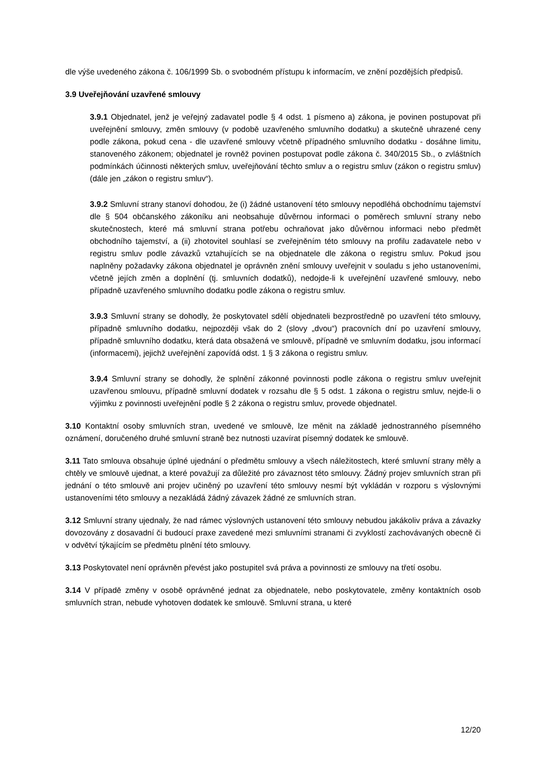dle výše uvedeného zákona č. 106/1999 Sb. o svobodném přístupu k informacím, ve znění pozdějších předpisů.
3.9 Uveřejňování uzavřené smlouvy
3.9.1 Objednatel, jenž je veřejný zadavatel podle § 4 odst. 1 písmeno a) zákona, je povinen postupovat při uveřejnění smlouvy, změn smlouvy (v podobě uzavřeného smluvního dodatku) a skutečně uhrazené ceny podle zákona, pokud cena - dle uzavřené smlouvy včetně případného smluvního dodatku - dosáhne limitu, stanoveného zákonem; objednatel je rovněž povinen postupovat podle zákona č. 340/2015 Sb., o zvláštních podmínkách účinnosti některých smluv, uveřejňování těchto smluv a o registru smluv (zákon o registru smluv) (dále jen „zákon o registru smluv“).
3.9.2 Smluvní strany stanoví dohodou, že (i) žádné ustanovení této smlouvy nepodléhá obchodnímu tajemství dle § 504 občanského zákoníku ani neobsahuje důvěrnou informaci o poměrech smluvní strany nebo skutečnostech, které má smluvní strana potřebu ochraňovat jako důvěrnou informaci nebo předmět obchodního tajemství, a (ii) zhotovitel souhlasí se zveřejněním této smlouvy na profilu zadavatele nebo v registru smluv podle závazků vztahujících se na objednatele dle zákona o registru smluv. Pokud jsou naplněny požadavky zákona objednatel je oprávněn znění smlouvy uveřejnit v souladu s jeho ustanoveními, včetně jejích změn a doplnění (tj. smluvních dodatků), nedojde-li k uveřejnění uzavřené smlouvy, nebo případně uzavřeného smluvního dodatku podle zákona o registru smluv.
3.9.3 Smluvní strany se dohodly, že poskytovatel sdělí objednateli bezprostředně po uzavření této smlouvy, případně smluvního dodatku, nejpozději však do 2 (slovy „dvou“) pracovních dní po uzavření smlouvy, případně smluvního dodatku, která data obsažená ve smlouvě, případně ve smluvním dodatku, jsou informací (informacemi), jejichž uveřejnění zapovídá odst. 1 § 3 zákona o registru smluv.
3.9.4 Smluvní strany se dohodly, že splnění zákonné povinnosti podle zákona o registru smluv uveřejnit uzavřenou smlouvu, případně smluvní dodatek v rozsahu dle § 5 odst. 1 zákona o registru smluv, nejde-li o výjimku z povinnosti uveřejnění podle § 2 zákona o registru smluv, provede objednatel.
3.10 Kontaktní osoby smluvních stran, uvedené ve smlouvě, lze měnit na základě jednostranného písemného oznámení, doručeného druhé smluvní straně bez nutnosti uzavírat písemný dodatek ke smlouvě.
3.11 Tato smlouva obsahuje úplné ujednání o předmětu smlouvy a všech náležitostech, které smluvní strany měly a chtěly ve smlouvě ujednat, a které považují za důležité pro závaznost této smlouvy. Žádný projev smluvních stran při jednání o této smlouvě ani projev učiněný po uzavření této smlouvy nesmí být vykládán v rozporu s výslovnými ustanoveními této smlouvy a nezakládá žádný závazek žádné ze smluvních stran.
3.12 Smluvní strany ujednaly, že nad rámec výslovných ustanovení této smlouvy nebudou jakákoliv práva a závazky dovozovány z dosavadní či budoucí praxe zavedené mezi smluvními stranami či zvyklostí zachovávaných obecně či v odvětví týkajícím se předmětu plnění této smlouvy.
3.13 Poskytovatel není oprávněn převést jako postupitel svá práva a povinnosti ze smlouvy na třetí osobu.
3.14 V případě změny v osobě oprávněné jednat za objednatele, nebo poskytovatele, změny kontaktních osob smluvních stran, nebude vyhotoven dodatek ke smlouvě. Smluvní strana, u které
12/20